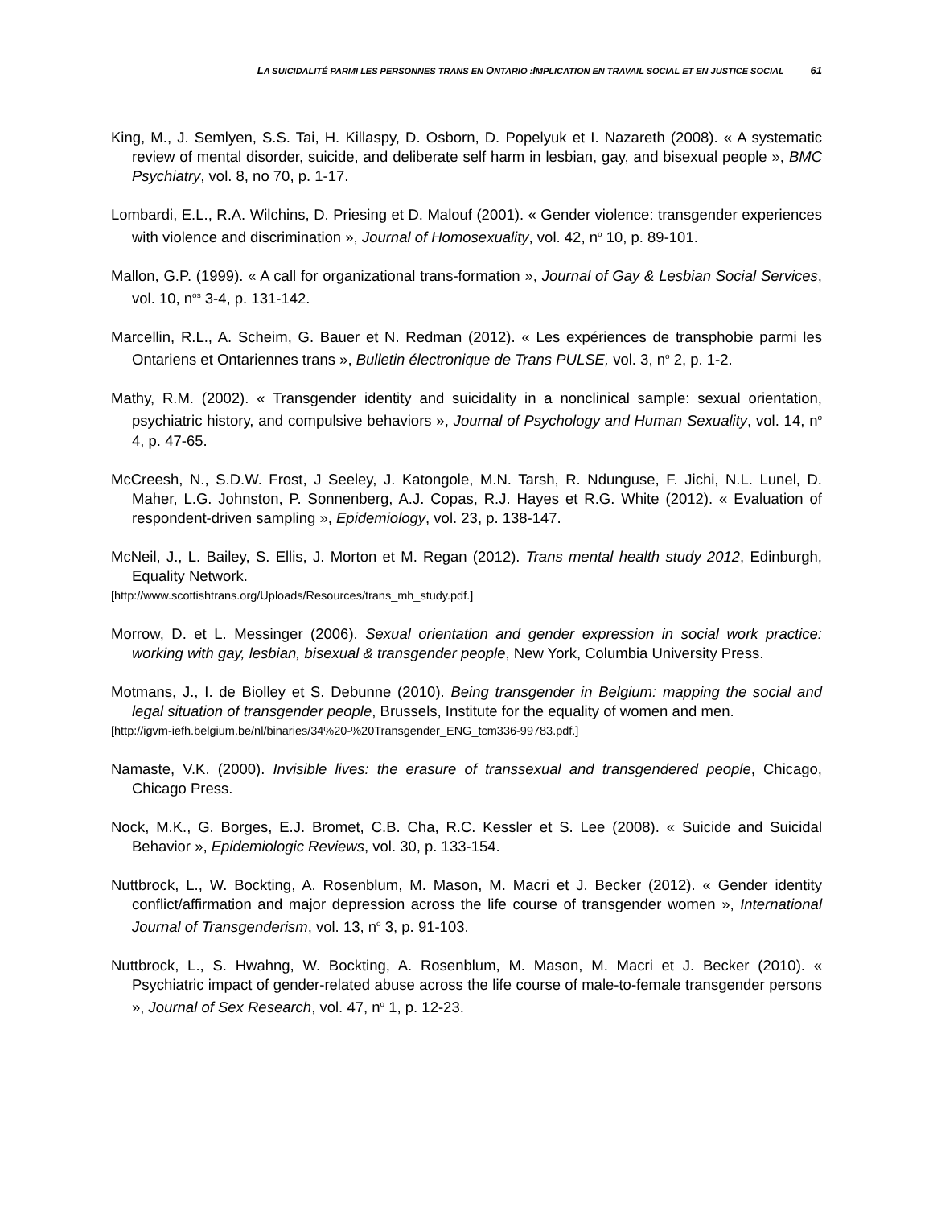LA SUICIDALITÉ PARMI LES PERSONNES TRANS EN ONTARIO :IMPLICATION EN TRAVAIL SOCIAL ET EN JUSTICE SOCIAL 61
King, M., J. Semlyen, S.S. Tai, H. Killaspy, D. Osborn, D. Popelyuk et I. Nazareth (2008). « A systematic review of mental disorder, suicide, and deliberate self harm in lesbian, gay, and bisexual people », BMC Psychiatry, vol. 8, no 70, p. 1-17.
Lombardi, E.L., R.A. Wilchins, D. Priesing et D. Malouf (2001). « Gender violence: transgender experiences with violence and discrimination », Journal of Homosexuality, vol. 42, n<sup>o</sup> 10, p. 89-101.
Mallon, G.P. (1999). « A call for organizational trans-formation », Journal of Gay & Lesbian Social Services, vol. 10, n<sup>os</sup> 3-4, p. 131-142.
Marcellin, R.L., A. Scheim, G. Bauer et N. Redman (2012). « Les expériences de transphobie parmi les Ontariens et Ontariennes trans », Bulletin électronique de Trans PULSE, vol. 3, n<sup>o</sup> 2, p. 1-2.
Mathy, R.M. (2002). « Transgender identity and suicidality in a nonclinical sample: sexual orientation, psychiatric history, and compulsive behaviors », Journal of Psychology and Human Sexuality, vol. 14, n<sup>o</sup> 4, p. 47-65.
McCreesh, N., S.D.W. Frost, J Seeley, J. Katongole, M.N. Tarsh, R. Ndunguse, F. Jichi, N.L. Lunel, D. Maher, L.G. Johnston, P. Sonnenberg, A.J. Copas, R.J. Hayes et R.G. White (2012). « Evaluation of respondent-driven sampling », Epidemiology, vol. 23, p. 138-147.
McNeil, J., L. Bailey, S. Ellis, J. Morton et M. Regan (2012). Trans mental health study 2012, Edinburgh, Equality Network.
[http://www.scottishtrans.org/Uploads/Resources/trans_mh_study.pdf.]
Morrow, D. et L. Messinger (2006). Sexual orientation and gender expression in social work practice: working with gay, lesbian, bisexual & transgender people, New York, Columbia University Press.
Motmans, J., I. de Biolley et S. Debunne (2010). Being transgender in Belgium: mapping the social and legal situation of transgender people, Brussels, Institute for the equality of women and men.
[http://igvm-iefh.belgium.be/nl/binaries/34%20-%20Transgender_ENG_tcm336-99783.pdf.]
Namaste, V.K. (2000). Invisible lives: the erasure of transsexual and transgendered people, Chicago, Chicago Press.
Nock, M.K., G. Borges, E.J. Bromet, C.B. Cha, R.C. Kessler et S. Lee (2008). « Suicide and Suicidal Behavior », Epidemiologic Reviews, vol. 30, p. 133-154.
Nuttbrock, L., W. Bockting, A. Rosenblum, M. Mason, M. Macri et J. Becker (2012). « Gender identity conflict/affirmation and major depression across the life course of transgender women », International Journal of Transgenderism, vol. 13, n<sup>o</sup> 3, p. 91-103.
Nuttbrock, L., S. Hwahng, W. Bockting, A. Rosenblum, M. Mason, M. Macri et J. Becker (2010). « Psychiatric impact of gender-related abuse across the life course of male-to-female transgender persons », Journal of Sex Research, vol. 47, n<sup>o</sup> 1, p. 12-23.